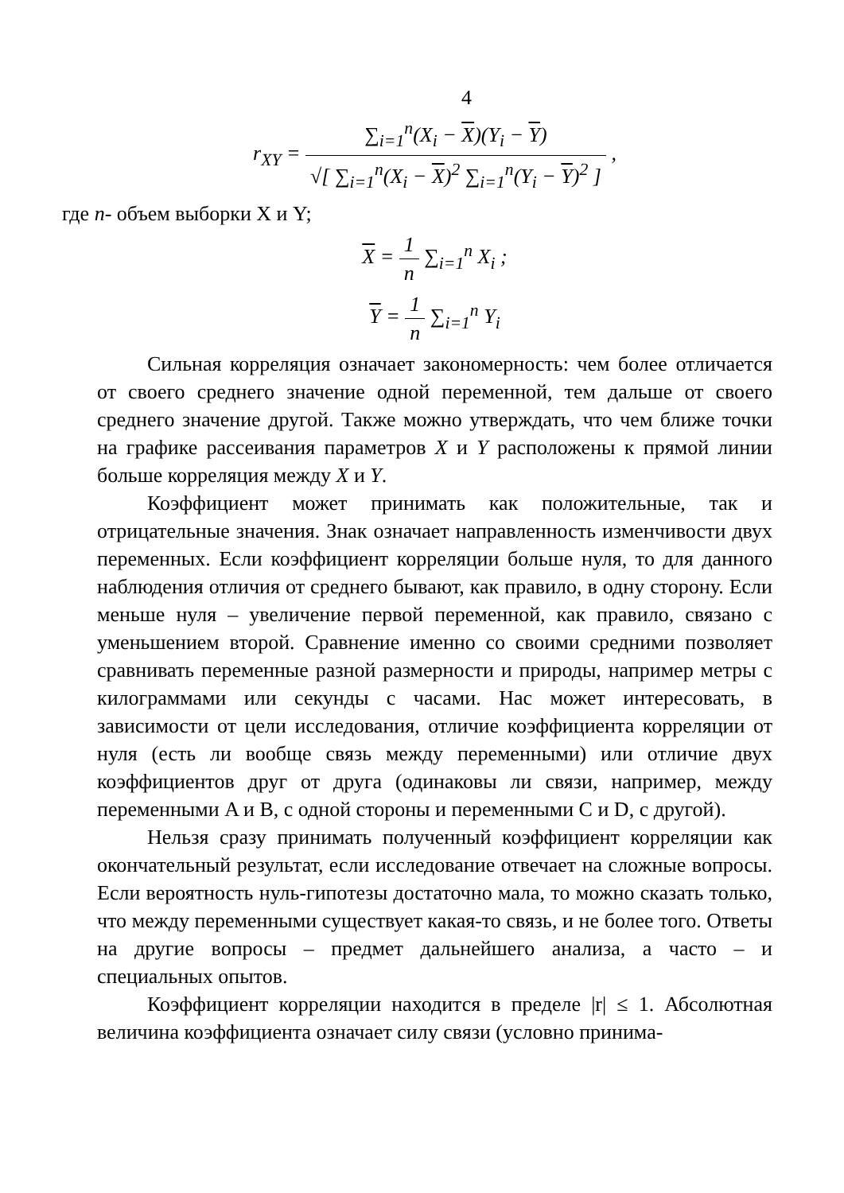4
r<sub>XY</sub> = ∑<sub>i=1</sub><sup>n</sup>(X<sub>i</sub> − X)(Y<sub>i</sub> − Y) √[ ∑<sub>i=1</sub><sup>n</sup>(X<sub>i</sub> − X)<sup>2</sup> ∑<sub>i=1</sub><sup>n</sup>(Y<sub>i</sub> − Y)<sup>2</sup> ] ,
где n- объем выборки X и Y;
X = 1 n ∑<sub>i=1</sub><sup>n</sup> X<sub>i</sub> ;
Y = 1 n ∑<sub>i=1</sub><sup>n</sup> Y<sub>i</sub>
Сильная корреляция означает закономерность: чем более отличается от своего среднего значение одной переменной, тем дальше от своего среднего значение другой. Также можно утверждать, что чем ближе точки на графике рассеивания параметров X и Y расположены к прямой линии больше корреляция между X и Y.
Коэффициент может принимать как положительные, так и отрицательные значения. Знак означает направленность изменчивости двух переменных. Если коэффициент корреляции больше нуля, то для данного наблюдения отличия от среднего бывают, как правило, в одну сторону. Если меньше нуля – увеличение первой переменной, как правило, связано с уменьшением второй. Сравнение именно со своими средними позволяет сравнивать переменные разной размерности и природы, например метры с килограммами или секунды с часами. Нас может интересовать, в зависимости от цели исследования, отличие коэффициента корреляции от нуля (есть ли вообще связь между переменными) или отличие двух коэффициентов друг от друга (одинаковы ли связи, например, между переменными A и B, с одной стороны и переменными C и D, с другой).
Нельзя сразу принимать полученный коэффициент корреляции как окончательный результат, если исследование отвечает на сложные вопросы. Если вероятность нуль-гипотезы достаточно мала, то можно сказать только, что между переменными существует какая-то связь, и не более того. Ответы на другие вопросы – предмет дальнейшего анализа, а часто – и специальных опытов.
Коэффициент корреляции находится в пределе |r| ≤ 1. Абсолютная величина коэффициента означает силу связи (условно принима-